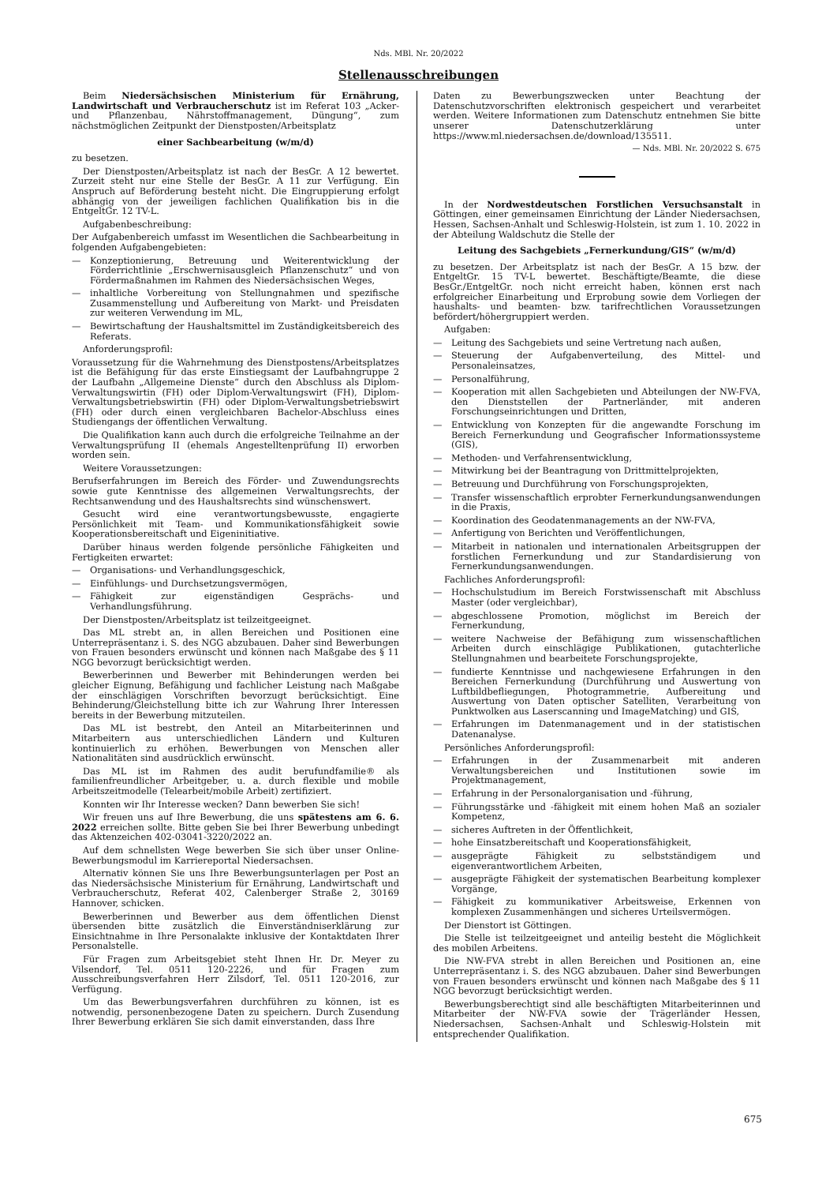Nds. MBl. Nr. 20/2022
Stellenausschreibungen
Beim Niedersächsischen Ministerium für Ernährung, Landwirtschaft und Verbraucherschutz ist im Referat 103 „Acker- und Pflanzenbau, Nährstoffmanagement, Düngung“, zum nächstmöglichen Zeitpunkt der Dienstposten/Arbeitsplatz
einer Sachbearbeitung (w/m/d)
zu besetzen.
Der Dienstposten/Arbeitsplatz ist nach der BesGr. A 12 bewertet. Zurzeit steht nur eine Stelle der BesGr. A 11 zur Verfügung. Ein Anspruch auf Beförderung besteht nicht. Die Eingruppierung erfolgt abhängig von der jeweiligen fachlichen Qualifikation bis in die EntgeltGr. 12 TV-L.
Aufgabenbeschreibung:
Der Aufgabenbereich umfasst im Wesentlichen die Sachbearbeitung in folgenden Aufgabengebieten:
— Konzeptionierung, Betreuung und Weiterentwicklung der Förderrichtlinie „Erschwernisausgleich Pflanzenschutz“ und von Fördermaßnahmen im Rahmen des Niedersächsischen Weges,
— inhaltliche Vorbereitung von Stellungnahmen und spezifische Zusammenstellung und Aufbereitung von Markt- und Preisdaten zur weiteren Verwendung im ML,
— Bewirtschaftung der Haushaltsmittel im Zuständigkeitsbereich des Referats.
Anforderungsprofil:
Voraussetzung für die Wahrnehmung des Dienstpostens/Arbeitsplatzes ist die Befähigung für das erste Einstiegsamt der Laufbahngruppe 2 der Laufbahn „Allgemeine Dienste“ durch den Abschluss als Diplom-Verwaltungswirtin (FH) oder Diplom-Verwaltungswirt (FH), Diplom-Verwaltungsbetriebswirtin (FH) oder Diplom-Verwaltungsbetriebswirt (FH) oder durch einen vergleichbaren Bachelor-Abschluss eines Studiengangs der öffentlichen Verwaltung.
Die Qualifikation kann auch durch die erfolgreiche Teilnahme an der Verwaltungsprüfung II (ehemals Angestelltenprüfung II) erworben worden sein.
Weitere Voraussetzungen:
Berufserfahrungen im Bereich des Förder- und Zuwendungsrechts sowie gute Kenntnisse des allgemeinen Verwaltungsrechts, der Rechtsanwendung und des Haushaltsrechts sind wünschenswert.
Gesucht wird eine verantwortungsbewusste, engagierte Persönlichkeit mit Team- und Kommunikationsfähigkeit sowie Kooperationsbereitschaft und Eigeninitiative.
Darüber hinaus werden folgende persönliche Fähigkeiten und Fertigkeiten erwartet:
— Organisations- und Verhandlungsgeschick,
— Einfühlungs- und Durchsetzungsvermögen,
— Fähigkeit zur eigenständigen Gesprächs- und Verhandlungsführung.
Der Dienstposten/Arbeitsplatz ist teilzeitgeeignet.
Das ML strebt an, in allen Bereichen und Positionen eine Unterrepräsentanz i. S. des NGG abzubauen. Daher sind Bewerbungen von Frauen besonders erwünscht und können nach Maßgabe des § 11 NGG bevorzugt berücksichtigt werden.
Bewerberinnen und Bewerber mit Behinderungen werden bei gleicher Eignung, Befähigung und fachlicher Leistung nach Maßgabe der einschlägigen Vorschriften bevorzugt berücksichtigt. Eine Behinderung/Gleichstellung bitte ich zur Wahrung Ihrer Interessen bereits in der Bewerbung mitzuteilen.
Das ML ist bestrebt, den Anteil an Mitarbeiterinnen und Mitarbeitern aus unterschiedlichen Ländern und Kulturen kontinuierlich zu erhöhen. Bewerbungen von Menschen aller Nationalitäten sind ausdrücklich erwünscht.
Das ML ist im Rahmen des audit berufundfamilie® als familienfreundlicher Arbeitgeber, u. a. durch flexible und mobile Arbeitszeitmodelle (Telearbeit/mobile Arbeit) zertifiziert.
Konnten wir Ihr Interesse wecken? Dann bewerben Sie sich!
Wir freuen uns auf Ihre Bewerbung, die uns spätestens am 6. 6. 2022 erreichen sollte. Bitte geben Sie bei Ihrer Bewerbung unbedingt das Aktenzeichen 402-03041-3220/2022 an.
Auf dem schnellsten Wege bewerben Sie sich über unser Online-Bewerbungsmodul im Karriereportal Niedersachsen.
Alternativ können Sie uns Ihre Bewerbungsunterlagen per Post an das Niedersächsische Ministerium für Ernährung, Landwirtschaft und Verbraucherschutz, Referat 402, Calenberger Straße 2, 30169 Hannover, schicken.
Bewerberinnen und Bewerber aus dem öffentlichen Dienst übersenden bitte zusätzlich die Einverständniserklärung zur Einsichtnahme in Ihre Personalakte inklusive der Kontaktdaten Ihrer Personalstelle.
Für Fragen zum Arbeitsgebiet steht Ihnen Hr. Dr. Meyer zu Vilsendorf, Tel. 0511 120-2226, und für Fragen zum Ausschreibungsverfahren Herr Zilsdorf, Tel. 0511 120-2016, zur Verfügung.
Um das Bewerbungsverfahren durchführen zu können, ist es notwendig, personenbezogene Daten zu speichern. Durch Zusendung Ihrer Bewerbung erklären Sie sich damit einverstanden, dass Ihre
Daten zu Bewerbungszwecken unter Beachtung der Datenschutzvorschriften elektronisch gespeichert und verarbeitet werden. Weitere Informationen zum Datenschutz entnehmen Sie bitte unserer Datenschutzerklärung unter https://www.ml.niedersachsen.de/download/135511.
— Nds. MBl. Nr. 20/2022 S. 675
In der Nordwestdeutschen Forstlichen Versuchsanstalt in Göttingen, einer gemeinsamen Einrichtung der Länder Niedersachsen, Hessen, Sachsen-Anhalt und Schleswig-Holstein, ist zum 1. 10. 2022 in der Abteilung Waldschutz die Stelle der
Leitung des Sachgebiets „Fernerkundung/GIS“ (w/m/d)
zu besetzen. Der Arbeitsplatz ist nach der BesGr. A 15 bzw. der EntgeltGr. 15 TV-L bewertet. Beschäftigte/Beamte, die diese BesGr./EntgeltGr. noch nicht erreicht haben, können erst nach erfolgreicher Einarbeitung und Erprobung sowie dem Vorliegen der haushalts- und beamten- bzw. tarifrechtlichen Voraussetzungen befördert/höhergruppiert werden.
Aufgaben:
— Leitung des Sachgebiets und seine Vertretung nach außen,
— Steuerung der Aufgabenverteilung, des Mittel- und Personaleinsatzes,
— Personalführung,
— Kooperation mit allen Sachgebieten und Abteilungen der NW-FVA, den Dienststellen der Partnerländer, mit anderen Forschungseinrichtungen und Dritten,
— Entwicklung von Konzepten für die angewandte Forschung im Bereich Fernerkundung und Geografischer Informationssysteme (GIS),
— Methoden- und Verfahrensentwicklung,
— Mitwirkung bei der Beantragung von Drittmittelprojekten,
— Betreuung und Durchführung von Forschungsprojekten,
— Transfer wissenschaftlich erprobter Fernerkundungsanwendungen in die Praxis,
— Koordination des Geodatenmanagements an der NW-FVA,
— Anfertigung von Berichten und Veröffentlichungen,
— Mitarbeit in nationalen und internationalen Arbeitsgruppen der forstlichen Fernerkundung und zur Standardisierung von Fernerkundungsanwendungen.
Fachliches Anforderungsprofil:
— Hochschulstudium im Bereich Forstwissenschaft mit Abschluss Master (oder vergleichbar),
— abgeschlossene Promotion, möglichst im Bereich der Fernerkundung,
— weitere Nachweise der Befähigung zum wissenschaftlichen Arbeiten durch einschlägige Publikationen, gutachterliche Stellungnahmen und bearbeitete Forschungsprojekte,
— fundierte Kenntnisse und nachgewiesene Erfahrungen in den Bereichen Fernerkundung (Durchführung und Auswertung von Luftbildbefliegungen, Photogrammetrie, Aufbereitung und Auswertung von Daten optischer Satelliten, Verarbeitung von Punktwolken aus Laserscanning und ImageMatching) und GIS,
— Erfahrungen im Datenmanagement und in der statistischen Datenanalyse.
Persönliches Anforderungsprofil:
— Erfahrungen in der Zusammenarbeit mit anderen Verwaltungsbereichen und Institutionen sowie im Projektmanagement,
— Erfahrung in der Personalorganisation und -führung,
— Führungsstärke und -fähigkeit mit einem hohen Maß an sozialer Kompetenz,
— sicheres Auftreten in der Öffentlichkeit,
— hohe Einsatzbereitschaft und Kooperationsfähigkeit,
— ausgeprägte Fähigkeit zu selbstständigem und eigenverantwortlichem Arbeiten,
— ausgeprägte Fähigkeit der systematischen Bearbeitung komplexer Vorgänge,
— Fähigkeit zu kommunikativer Arbeitsweise, Erkennen von komplexen Zusammenhängen und sicheres Urteilsvermögen.
Der Dienstort ist Göttingen.
Die Stelle ist teilzeitgeeignet und anteilig besteht die Möglichkeit des mobilen Arbeitens.
Die NW-FVA strebt in allen Bereichen und Positionen an, eine Unterrepräsentanz i. S. des NGG abzubauen. Daher sind Bewerbungen von Frauen besonders erwünscht und können nach Maßgabe des § 11 NGG bevorzugt berücksichtigt werden.
Bewerbungsberechtigt sind alle beschäftigten Mitarbeiterinnen und Mitarbeiter der NW-FVA sowie der Trägerländer Hessen, Niedersachsen, Sachsen-Anhalt und Schleswig-Holstein mit entsprechender Qualifikation.
675